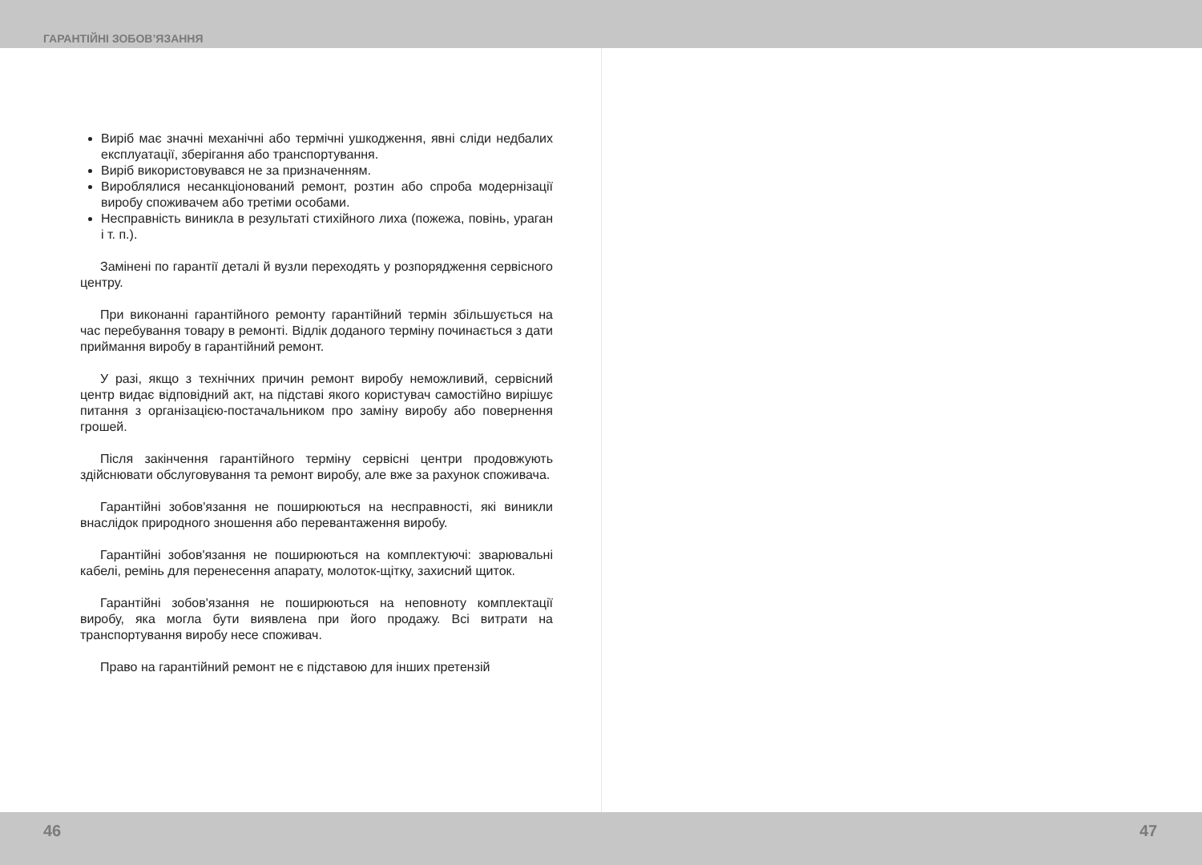ГАРАНТІЙНІ ЗОБОВ’ЯЗАННЯ
Виріб має значні механічні або термічні ушкодження, явні сліди недбалих експлуатації, зберігання або транспортування.
Виріб використовувався не за призначенням.
Вироблялися несанкціонований ремонт, розтин або спроба модернізації виробу споживачем або третіми особами.
Несправність виникла в результаті стихійного лиха (пожежа, повінь, ураган і т. п.).
Замінені по гарантії деталі й вузли переходять у розпорядження сервісного центру.
При виконанні гарантійного ремонту гарантійний термін збільшується на час перебування товару в ремонті. Відлік доданого терміну починається з дати приймання виробу в гарантійний ремонт.
У разі, якщо з технічних причин ремонт виробу неможливий, сервісний центр видає відповідний акт, на підставі якого користувач самостійно вирішує питання з організацією-постачальником про заміну виробу або повернення грошей.
Після закінчення гарантійного терміну сервісні центри продовжують здійснювати обслуговування та ремонт виробу, але вже за рахунок споживача.
Гарантійні зобов'язання не поширюються на несправності, які виникли внаслідок природного зношення або перевантаження виробу.
Гарантійні зобов'язання не поширюються на комплектуючі: зварювальні кабелі, ремінь для перенесення апарату, молоток-щітку, захисний щиток.
Гарантійні зобов'язання не поширюються на неповноту комплектації виробу, яка могла бути виявлена при його продажу. Всі витрати на транспортування виробу несе споживач.
Право на гарантійний ремонт не є підставою для інших претензій
46 47